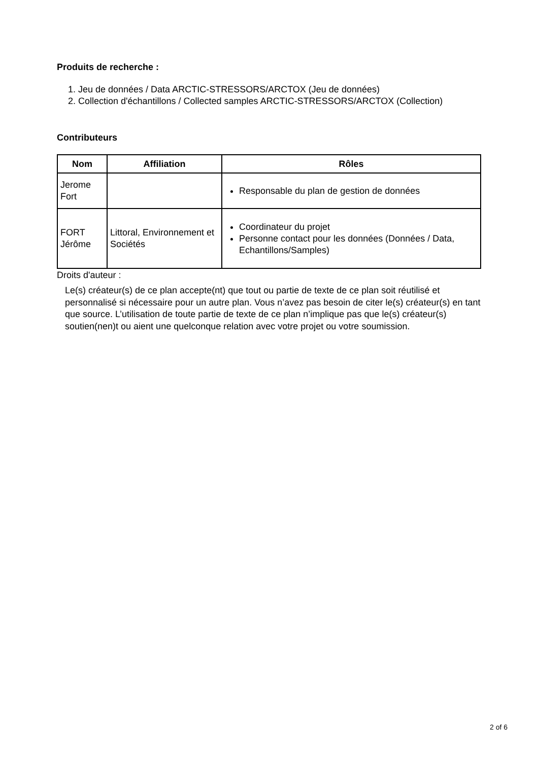Produits de recherche :
1. Jeu de données / Data ARCTIC-STRESSORS/ARCTOX (Jeu de données)
2. Collection d'échantillons / Collected samples ARCTIC-STRESSORS/ARCTOX (Collection)
Contributeurs
| Nom | Affiliation | Rôles |
| --- | --- | --- |
| Jerome Fort | | Responsable du plan de gestion de données |
| FORT Jérôme | Littoral, Environnement et Sociétés | Coordinateur du projet Personne contact pour les données (Données / Data, Echantillons/Samples) |
Droits d'auteur :
Le(s) créateur(s) de ce plan accepte(nt) que tout ou partie de texte de ce plan soit réutilisé et personnalisé si nécessaire pour un autre plan. Vous n’avez pas besoin de citer le(s) créateur(s) en tant que source. L’utilisation de toute partie de texte de ce plan n’implique pas que le(s) créateur(s) soutien(nen)t ou aient une quelconque relation avec votre projet ou votre soumission.
2 of 6